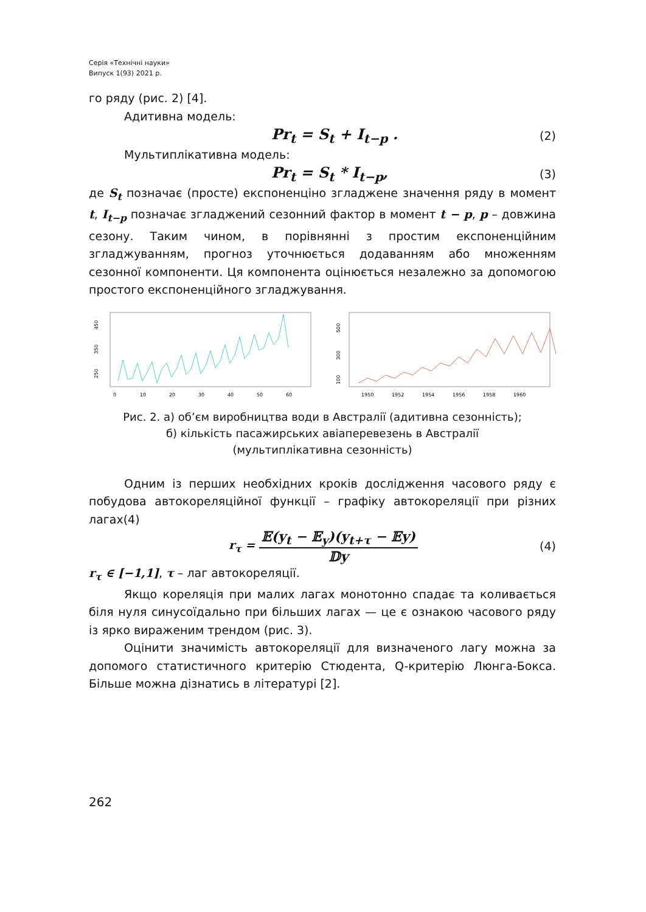Серія «Технічні науки»
Випуск 1(93) 2021 р.
го ряду (рис. 2) [4].
Адитивна модель:
Pr<sub>t</sub> = S<sub>t</sub> + I<sub>t−p</sub> . (2)
Мультиплікативна модель:
Pr<sub>t</sub> = S<sub>t</sub> * I<sub>t−p</sub>, (3)
де S<sub>t</sub> позначає (просте) експоненціно згладжене значення ряду в момент t, I<sub>t−p</sub> позначає згладжений сезонний фактор в момент t − p, p – довжина сезону. Таким чином, в порівнянні з простим експоненційним згладжуванням, прогноз уточнюється додаванням або множенням сезонної компоненти. Ця компонента оцінюється незалежно за допомогою простого експоненційного згладжування.
250
350
450
0
10
20
30
40
50
60
100
300
500
1950
1952
1954
1956
1958
1960
Рис. 2. а) об’єм виробництва води в Австралії (адитивна сезонність);
б) кількість пасажирських авіаперевезень в Австралії
(мультиплікативна сезонність)
Одним із перших необхідних кроків дослідження часового ряду є побудова автокореляційної функції – графіку автокореляції при різних лагах(4)
r<sub>τ</sub> = 𝔼(y<sub>t</sub> − 𝔼<sub>y</sub>)(y<sub>t+τ</sub> − 𝔼y) 𝔻y (4)
r<sub>τ</sub> ∈ [−1,1], τ – лаг автокореляції.
Якщо кореляція при малих лагах монотонно спадає та коливається біля нуля синусоїдально при більших лагах — це є ознакою часового ряду із яркo вираженим трендом (рис. 3).
Оцінити значимість автокореляції для визначеного лагу можна за допомого статистичного критерію Стюдента, Q-критерію Люнга-Бокса. Більше можна дізнатись в літературі [2].
262